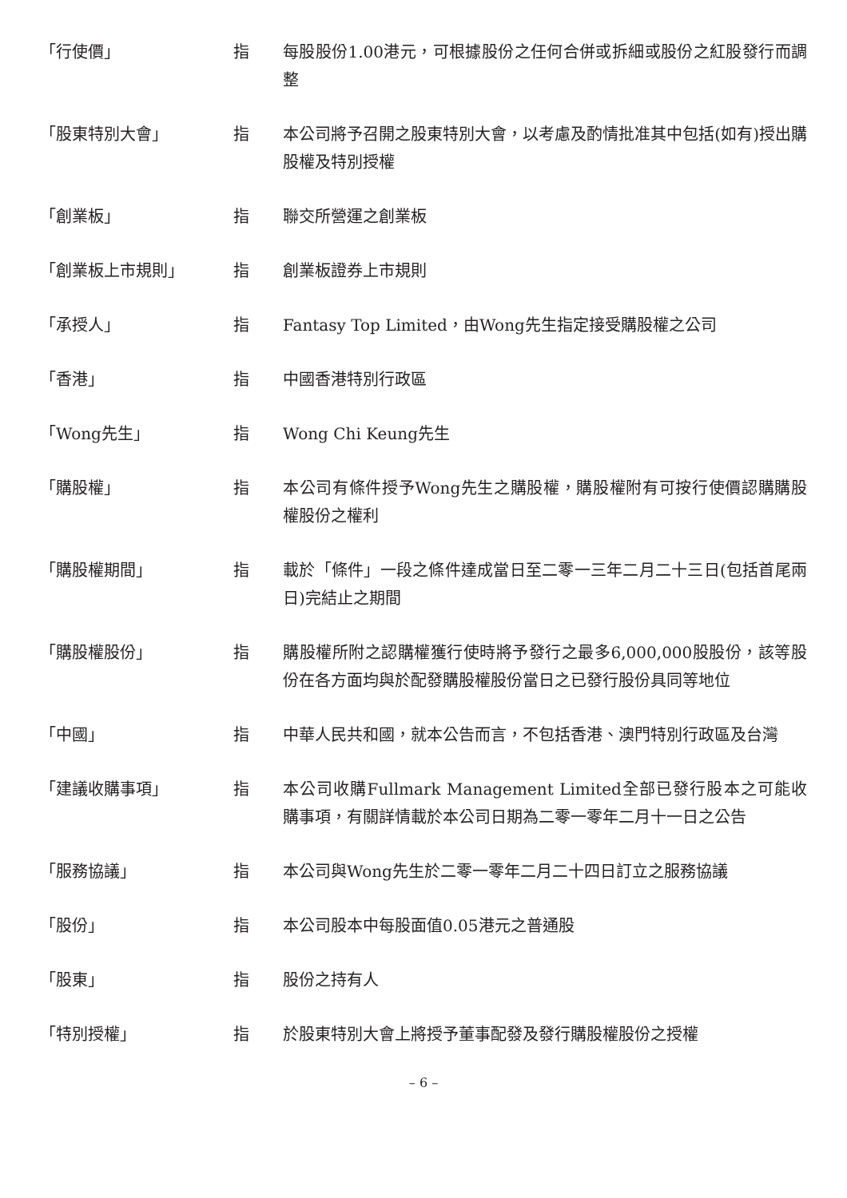「行使價」 指 每股股份1.00港元，可根據股份之任何合併或拆細或股份之紅股發行而調整
「股東特別大會」 指 本公司將予召開之股東特別大會，以考慮及酌情批准其中包括(如有)授出購股權及特別授權
「創業板」 指 聯交所營運之創業板
「創業板上市規則」 指 創業板證券上市規則
「承授人」 指 Fantasy Top Limited，由Wong先生指定接受購股權之公司
「香港」 指 中國香港特別行政區
「Wong先生」 指 Wong Chi Keung先生
「購股權」 指 本公司有條件授予Wong先生之購股權，購股權附有可按行使價認購購股權股份之權利
「購股權期間」 指 載於「條件」一段之條件達成當日至二零一三年二月二十三日(包括首尾兩日)完結止之期間
「購股權股份」 指 購股權所附之認購權獲行使時將予發行之最多6,000,000股股份，該等股份在各方面均與於配發購股權股份當日之已發行股份具同等地位
「中國」 指 中華人民共和國，就本公告而言，不包括香港、澳門特別行政區及台灣
「建議收購事項」 指 本公司收購Fullmark Management Limited全部已發行股本之可能收購事項，有關詳情載於本公司日期為二零一零年二月十一日之公告
「服務協議」 指 本公司與Wong先生於二零一零年二月二十四日訂立之服務協議
「股份」 指 本公司股本中每股面值0.05港元之普通股
「股東」 指 股份之持有人
「特別授權」 指 於股東特別大會上將授予董事配發及發行購股權股份之授權
– 6 –